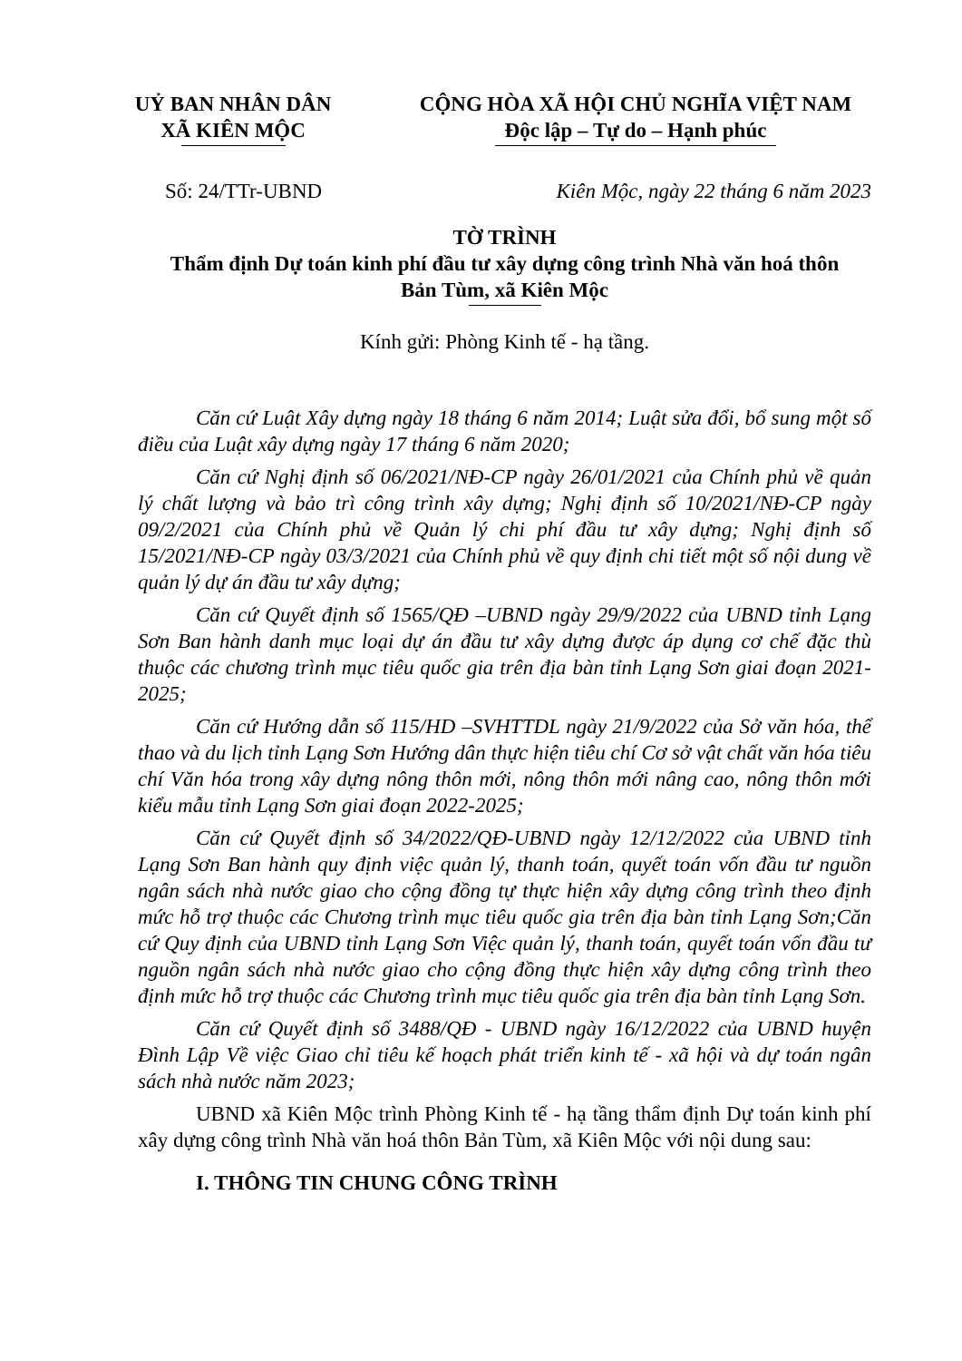UỶ BAN NHÂN DÂN
XÃ KIÊN MỘC
CỘNG HÒA XÃ HỘI CHỦ NGHĨA VIỆT NAM
Độc lập – Tự do – Hạnh phúc
Số: 24/TTr-UBND Kiên Mộc, ngày 22 tháng 6 năm 2023
TỜ TRÌNH
Thẩm định Dự toán kinh phí đầu tư xây dựng công trình Nhà văn hoá thôn
Bản Tùm, xã Kiên Mộc
Kính gửi: Phòng Kinh tế - hạ tầng.
Căn cứ Luật Xây dựng ngày 18 tháng 6 năm 2014; Luật sửa đổi, bổ sung một số điều của Luật xây dựng ngày 17 tháng 6 năm 2020;
Căn cứ Nghị định số 06/2021/NĐ-CP ngày 26/01/2021 của Chính phủ về quản lý chất lượng và bảo trì công trình xây dựng; Nghị định số 10/2021/NĐ-CP ngày 09/2/2021 của Chính phủ về Quản lý chi phí đầu tư xây dựng; Nghị định số 15/2021/NĐ-CP ngày 03/3/2021 của Chính phủ về quy định chi tiết một số nội dung về quản lý dự án đầu tư xây dựng;
Căn cứ Quyết định số 1565/QĐ –UBND ngày 29/9/2022 của UBND tỉnh Lạng Sơn Ban hành danh mục loại dự án đầu tư xây dựng được áp dụng cơ chế đặc thù thuộc các chương trình mục tiêu quốc gia trên địa bàn tỉnh Lạng Sơn giai đoạn 2021-2025;
Căn cứ Hướng dẫn số 115/HD –SVHTTDL ngày 21/9/2022 của Sở văn hóa, thể thao và du lịch tỉnh Lạng Sơn Hướng dân thực hiện tiêu chí Cơ sở vật chất văn hóa tiêu chí Văn hóa trong xây dựng nông thôn mới, nông thôn mới nâng cao, nông thôn mới kiểu mẫu tỉnh Lạng Sơn giai đoạn 2022-2025;
Căn cứ Quyết định số 34/2022/QĐ-UBND ngày 12/12/2022 của UBND tỉnh Lạng Sơn Ban hành quy định việc quản lý, thanh toán, quyết toán vốn đầu tư nguồn ngân sách nhà nước giao cho cộng đồng tự thực hiện xây dựng công trình theo định mức hỗ trợ thuộc các Chương trình mục tiêu quốc gia trên địa bàn tỉnh Lạng Sơn;Căn cứ Quy định của UBND tỉnh Lạng Sơn Việc quản lý, thanh toán, quyết toán vốn đầu tư nguồn ngân sách nhà nước giao cho cộng đồng thực hiện xây dựng công trình theo định mức hỗ trợ thuộc các Chương trình mục tiêu quốc gia trên địa bàn tỉnh Lạng Sơn.
Căn cứ Quyết định số 3488/QĐ - UBND ngày 16/12/2022 của UBND huyện Đình Lập Về việc Giao chỉ tiêu kế hoạch phát triển kinh tế - xã hội và dự toán ngân sách nhà nước năm 2023;
UBND xã Kiên Mộc trình Phòng Kinh tế - hạ tầng thẩm định Dự toán kinh phí xây dựng công trình Nhà văn hoá thôn Bản Tùm, xã Kiên Mộc với nội dung sau:
I. THÔNG TIN CHUNG CÔNG TRÌNH